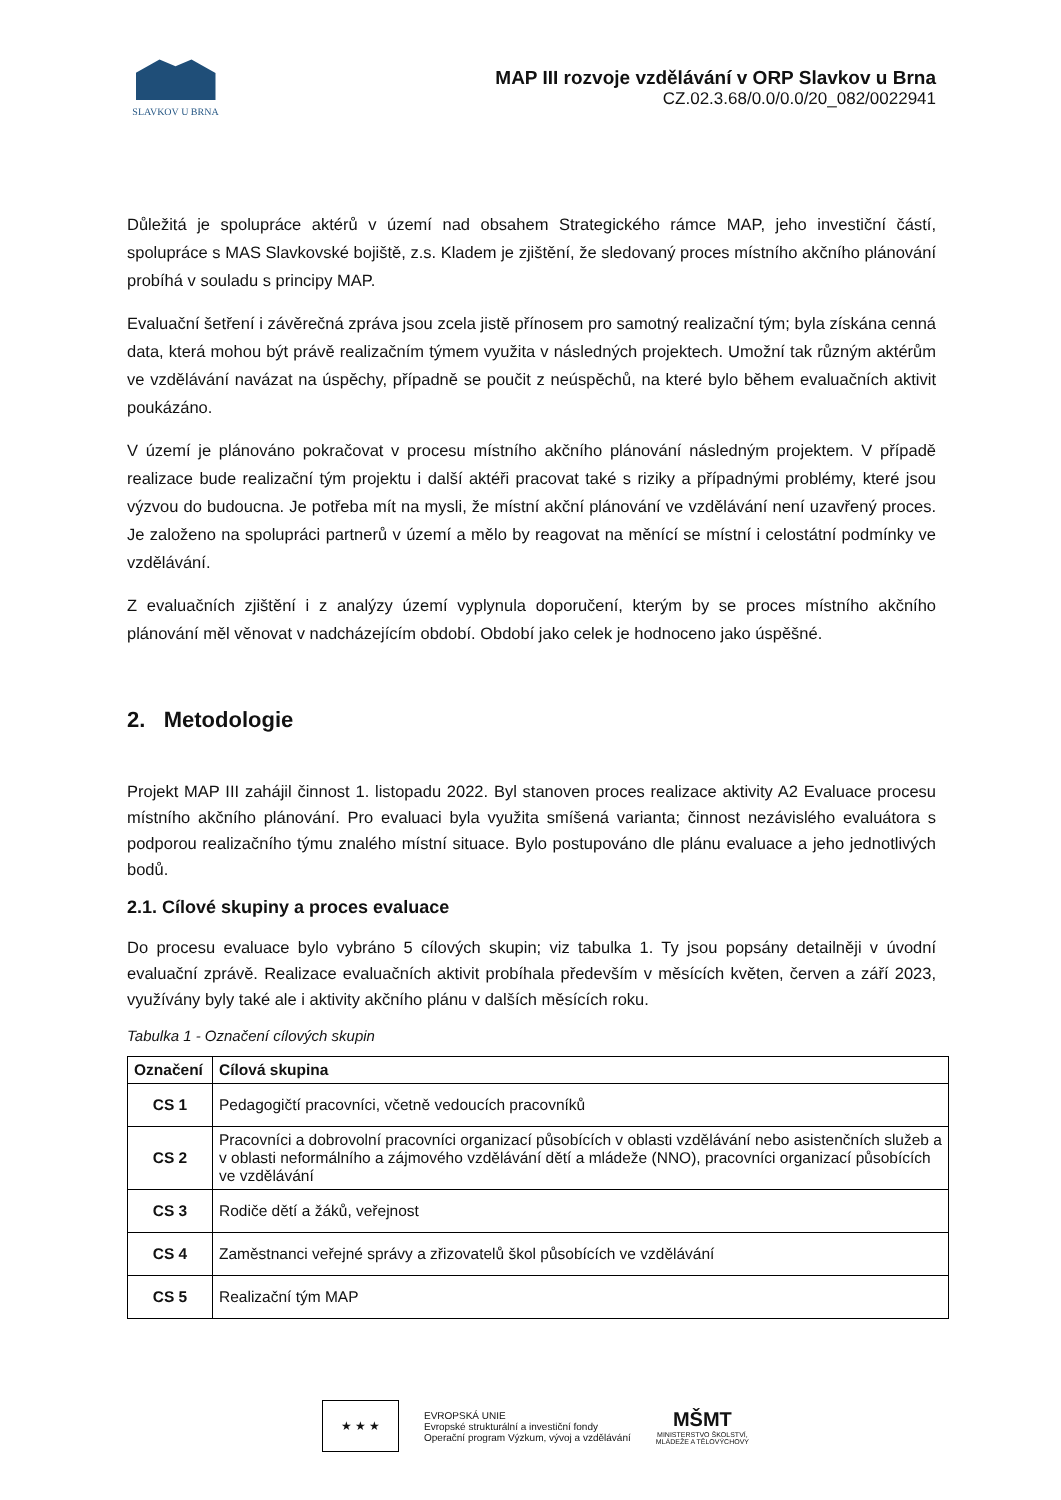SLAVKOV U BRNA
MAP III rozvoje vzdělávání v ORP Slavkov u Brna
CZ.02.3.68/0.0/0.0/20_082/0022941
Důležitá je spolupráce aktérů v území nad obsahem Strategického rámce MAP, jeho investiční částí, spolupráce s MAS Slavkovské bojiště, z.s. Kladem je zjištění, že sledovaný proces místního akčního plánování probíhá v souladu s principy MAP.
Evaluační šetření i závěrečná zpráva jsou zcela jistě přínosem pro samotný realizační tým; byla získána cenná data, která mohou být právě realizačním týmem využita v následných projektech. Umožní tak různým aktérům ve vzdělávání navázat na úspěchy, případně se poučit z neúspěchů, na které bylo během evaluačních aktivit poukázáno.
V území je plánováno pokračovat v procesu místního akčního plánování následným projektem. V případě realizace bude realizační tým projektu i další aktéři pracovat také s riziky a případnými problémy, které jsou výzvou do budoucna. Je potřeba mít na mysli, že místní akční plánování ve vzdělávání není uzavřený proces. Je založeno na spolupráci partnerů v území a mělo by reagovat na měnící se místní i celostátní podmínky ve vzdělávání.
Z evaluačních zjištění i z analýzy území vyplynula doporučení, kterým by se proces místního akčního plánování měl věnovat v nadcházejícím období. Období jako celek je hodnoceno jako úspěšné.
2. Metodologie
Projekt MAP III zahájil činnost 1. listopadu 2022. Byl stanoven proces realizace aktivity A2 Evaluace procesu místního akčního plánování. Pro evaluaci byla využita smíšená varianta; činnost nezávislého evaluátora s podporou realizačního týmu znalého místní situace. Bylo postupováno dle plánu evaluace a jeho jednotlivých bodů.
2.1. Cílové skupiny a proces evaluace
Do procesu evaluace bylo vybráno 5 cílových skupin; viz tabulka 1. Ty jsou popsány detailněji v úvodní evaluační zprávě. Realizace evaluačních aktivit probíhala především v měsících květen, červen a září 2023, využívány byly také ale i aktivity akčního plánu v dalších měsících roku.
Tabulka 1 - Označení cílových skupin
| Označení | Cílová skupina |
| --- | --- |
| CS 1 | Pedagogičtí pracovníci, včetně vedoucích pracovníků |
| CS 2 | Pracovníci a dobrovolní pracovníci organizací působících v oblasti vzdělávání nebo asistenčních služeb a v oblasti neformálního a zájmového vzdělávání dětí a mládeže (NNO), pracovníci organizací působících ve vzdělávání |
| CS 3 | Rodiče dětí a žáků, veřejnost |
| CS 4 | Zaměstnanci veřejné správy a zřizovatelů škol působících ve vzdělávání |
| CS 5 | Realizační tým MAP |
★ ★ ★
EVROPSKÁ UNIE
Evropské strukturální a investiční fondy
Operační program Výzkum, vývoj a vzdělávání
MŠMT
MINISTERSTVO ŠKOLSTVÍ,
MLÁDEŽE A TĚLOVÝCHOVY